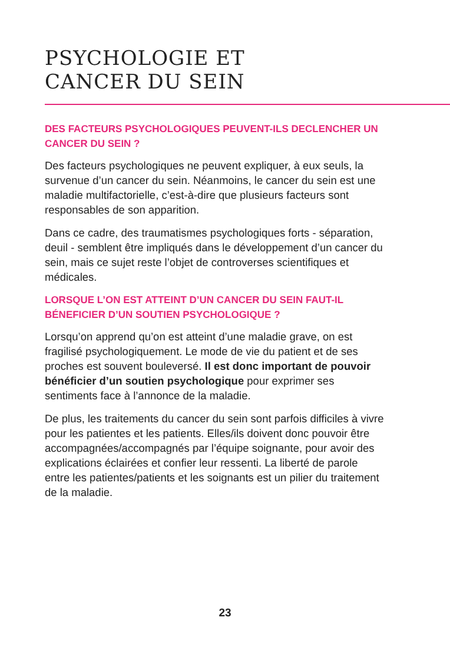PSYCHOLOGIE ET
CANCER DU SEIN
DES FACTEURS PSYCHOLOGIQUES PEUVENT-ILS DECLENCHER UN CANCER DU SEIN ?
Des facteurs psychologiques ne peuvent expliquer, à eux seuls, la survenue d’un cancer du sein. Néanmoins, le cancer du sein est une maladie multifactorielle, c’est-à-dire que plusieurs facteurs sont responsables de son apparition.
Dans ce cadre, des traumatismes psychologiques forts - séparation, deuil - semblent être impliqués dans le développement d’un cancer du sein, mais ce sujet reste l’objet de controverses scientifiques et médicales.
LORSQUE L’ON EST ATTEINT D’UN CANCER DU SEIN FAUT-IL BÉNEFICIER D’UN SOUTIEN PSYCHOLOGIQUE ?
Lorsqu’on apprend qu’on est atteint d’une maladie grave, on est fragilisé psychologiquement. Le mode de vie du patient et de ses proches est souvent bouleversé. Il est donc important de pouvoir bénéficier d’un soutien psychologique pour exprimer ses sentiments face à l’annonce de la maladie.
De plus, les traitements du cancer du sein sont parfois difficiles à vivre pour les patientes et les patients. Elles/ils doivent donc pouvoir être accompagnées/accompagnés par l’équipe soignante, pour avoir des explications éclairées et confier leur ressenti. La liberté de parole entre les patientes/patients et les soignants est un pilier du traitement de la maladie.
23